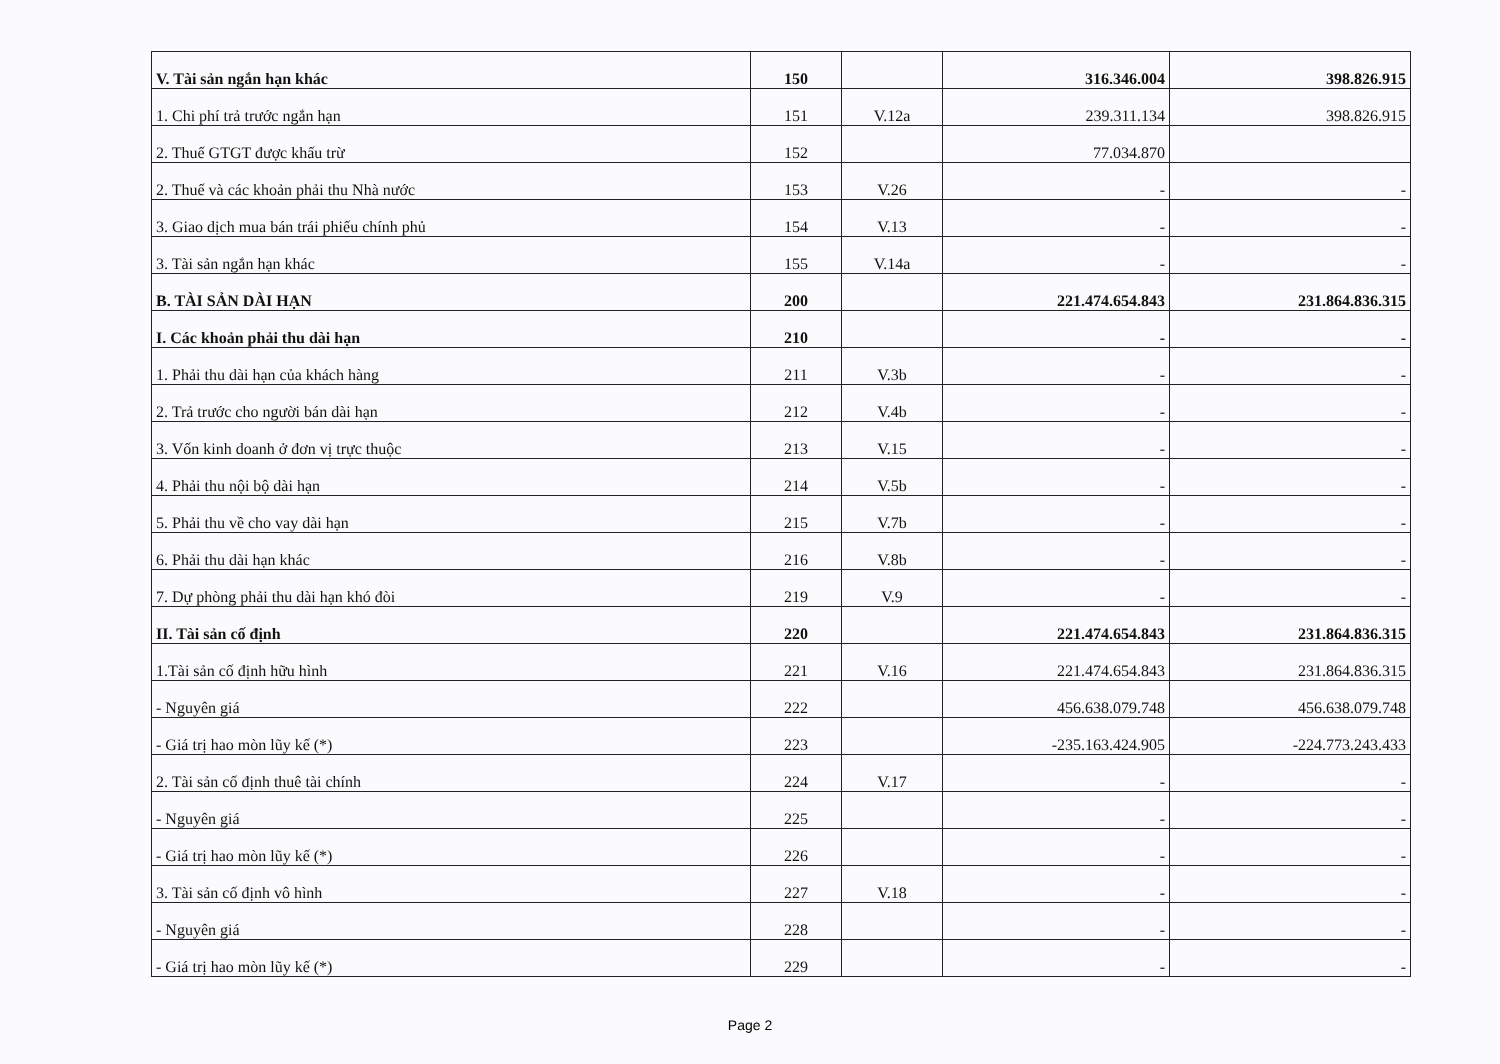| V. Tài sản ngắn hạn khác | 150 | | 316.346.004 | 398.826.915 |
| 1. Chi phí trả trước ngắn hạn | 151 | V.12a | 239.311.134 | 398.826.915 |
| 2. Thuế GTGT được khấu trừ | 152 | | 77.034.870 | |
| 2. Thuế và các khoản phải thu Nhà nước | 153 | V.26 | - | - |
| 3. Giao dịch mua bán trái phiếu chính phủ | 154 | V.13 | - | - |
| 3. Tài sản ngắn hạn khác | 155 | V.14a | - | - |
| B. TÀI SẢN DÀI HẠN | 200 | | 221.474.654.843 | 231.864.836.315 |
| I. Các khoản phải thu dài hạn | 210 | | - | - |
| 1. Phải thu dài hạn của khách hàng | 211 | V.3b | - | - |
| 2. Trả trước cho người bán dài hạn | 212 | V.4b | - | - |
| 3. Vốn kinh doanh ở đơn vị trực thuộc | 213 | V.15 | - | - |
| 4. Phải thu nội bộ dài hạn | 214 | V.5b | - | - |
| 5. Phải thu về cho vay dài hạn | 215 | V.7b | - | - |
| 6. Phải thu dài hạn khác | 216 | V.8b | - | - |
| 7. Dự phòng phải thu dài hạn khó đòi | 219 | V.9 | - | - |
| II. Tài sản cố định | 220 | | 221.474.654.843 | 231.864.836.315 |
| 1.Tài sản cố định hữu hình | 221 | V.16 | 221.474.654.843 | 231.864.836.315 |
| - Nguyên giá | 222 | | 456.638.079.748 | 456.638.079.748 |
| - Giá trị hao mòn lũy kế (*) | 223 | | -235.163.424.905 | -224.773.243.433 |
| 2. Tài sản cố định thuê tài chính | 224 | V.17 | - | - |
| - Nguyên giá | 225 | | - | - |
| - Giá trị hao mòn lũy kế (*) | 226 | | - | - |
| 3. Tài sản cố định vô hình | 227 | V.18 | - | - |
| - Nguyên giá | 228 | | - | - |
| - Giá trị hao mòn lũy kế (*) | 229 | | - | - |
Page 2